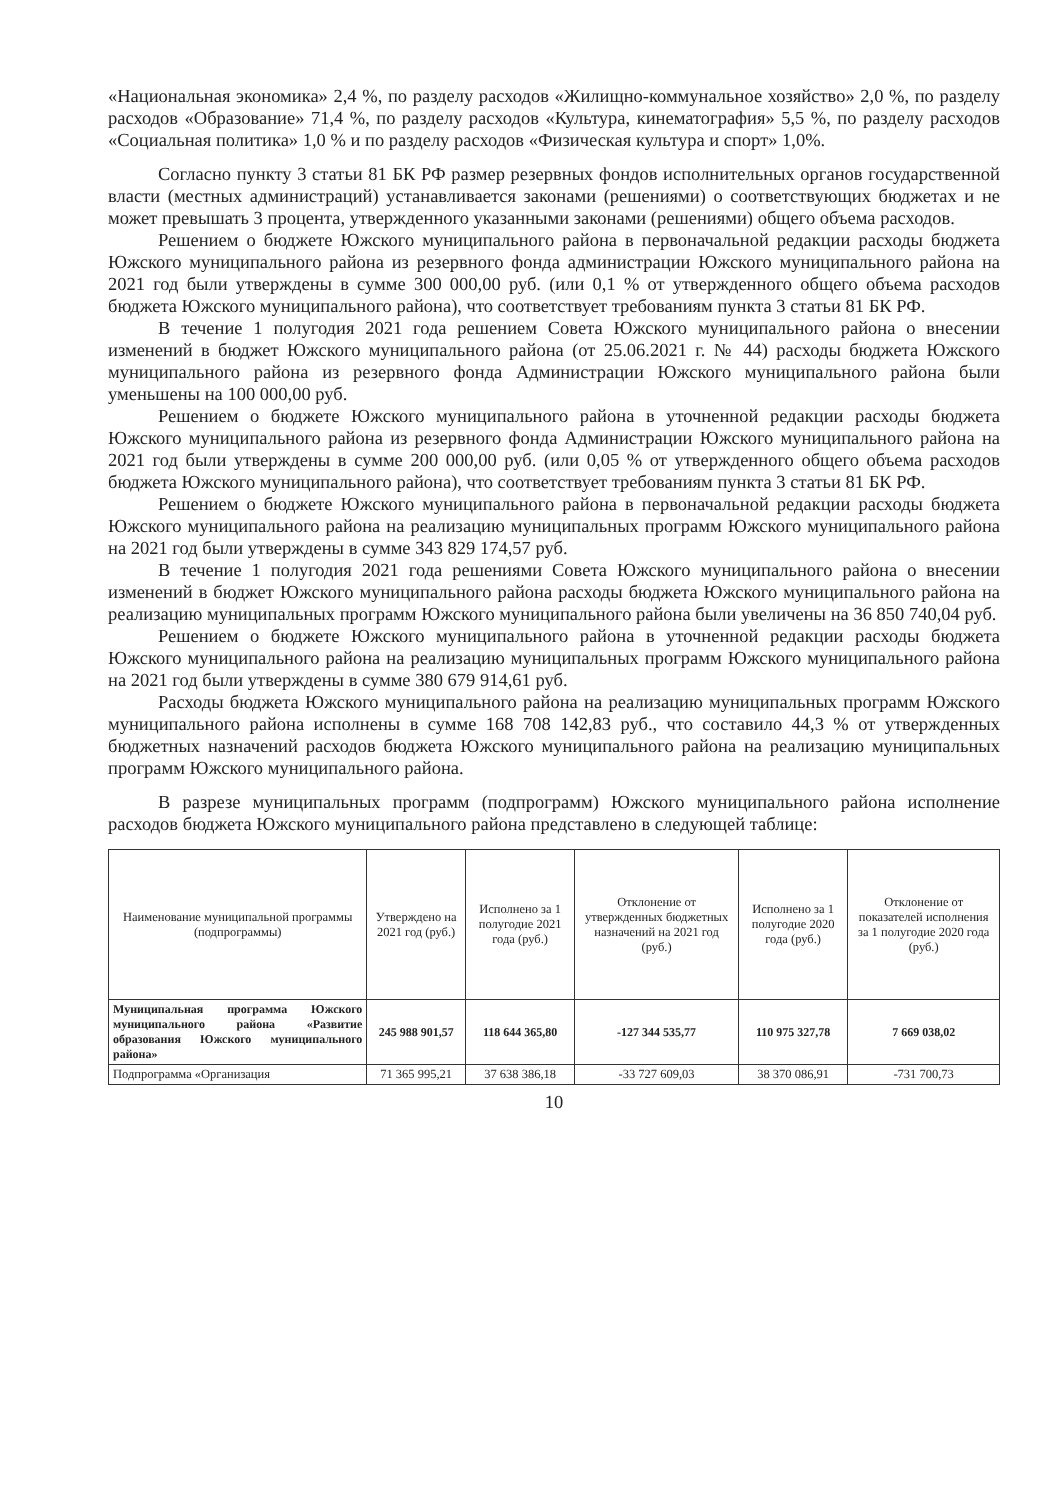«Национальная экономика» 2,4 %, по разделу расходов «Жилищно-коммунальное хозяйство» 2,0 %, по разделу расходов «Образование» 71,4 %, по разделу расходов «Культура, кинематография» 5,5 %, по разделу расходов «Социальная политика» 1,0 % и по разделу расходов «Физическая культура и спорт» 1,0%.
Согласно пункту 3 статьи 81 БК РФ размер резервных фондов исполнительных органов государственной власти (местных администраций) устанавливается законами (решениями) о соответствующих бюджетах и не может превышать 3 процента, утвержденного указанными законами (решениями) общего объема расходов.
Решением о бюджете Южского муниципального района в первоначальной редакции расходы бюджета Южского муниципального района из резервного фонда администрации Южского муниципального района на 2021 год были утверждены в сумме 300 000,00 руб. (или 0,1 % от утвержденного общего объема расходов бюджета Южского муниципального района), что соответствует требованиям пункта 3 статьи 81 БК РФ.
В течение 1 полугодия 2021 года решением Совета Южского муниципального района о внесении изменений в бюджет Южского муниципального района (от 25.06.2021 г. № 44) расходы бюджета Южского муниципального района из резервного фонда Администрации Южского муниципального района были уменьшены на 100 000,00 руб.
Решением о бюджете Южского муниципального района в уточненной редакции расходы бюджета Южского муниципального района из резервного фонда Администрации Южского муниципального района на 2021 год были утверждены в сумме 200 000,00 руб. (или 0,05 % от утвержденного общего объема расходов бюджета Южского муниципального района), что соответствует требованиям пункта 3 статьи 81 БК РФ.
Решением о бюджете Южского муниципального района в первоначальной редакции расходы бюджета Южского муниципального района на реализацию муниципальных программ Южского муниципального района на 2021 год были утверждены в сумме 343 829 174,57 руб.
В течение 1 полугодия 2021 года решениями Совета Южского муниципального района о внесении изменений в бюджет Южского муниципального района расходы бюджета Южского муниципального района на реализацию муниципальных программ Южского муниципального района были увеличены на 36 850 740,04 руб.
Решением о бюджете Южского муниципального района в уточненной редакции расходы бюджета Южского муниципального района на реализацию муниципальных программ Южского муниципального района на 2021 год были утверждены в сумме 380 679 914,61 руб.
Расходы бюджета Южского муниципального района на реализацию муниципальных программ Южского муниципального района исполнены в сумме 168 708 142,83 руб., что составило 44,3 % от утвержденных бюджетных назначений расходов бюджета Южского муниципального района на реализацию муниципальных программ Южского муниципального района.
В разрезе муниципальных программ (подпрограмм) Южского муниципального района исполнение расходов бюджета Южского муниципального района представлено в следующей таблице:
| Наименование муниципальной программы (подпрограммы) | Утверждено на 2021 год (руб.) | Исполнено за 1 полугодие 2021 года (руб.) | Отклонение от утвержденных бюджетных назначений на 2021 год (руб.) | Исполнено за 1 полугодие 2020 года (руб.) | Отклонение от показателей исполнения за 1 полугодие 2020 года (руб.) |
| --- | --- | --- | --- | --- | --- |
| Муниципальная программа Южского муниципального района «Развитие образования Южского муниципального района» | 245 988 901,57 | 118 644 365,80 | -127 344 535,77 | 110 975 327,78 | 7 669 038,02 |
| Подпрограмма «Организация | 71 365 995,21 | 37 638 386,18 | -33 727 609,03 | 38 370 086,91 | -731 700,73 |
10